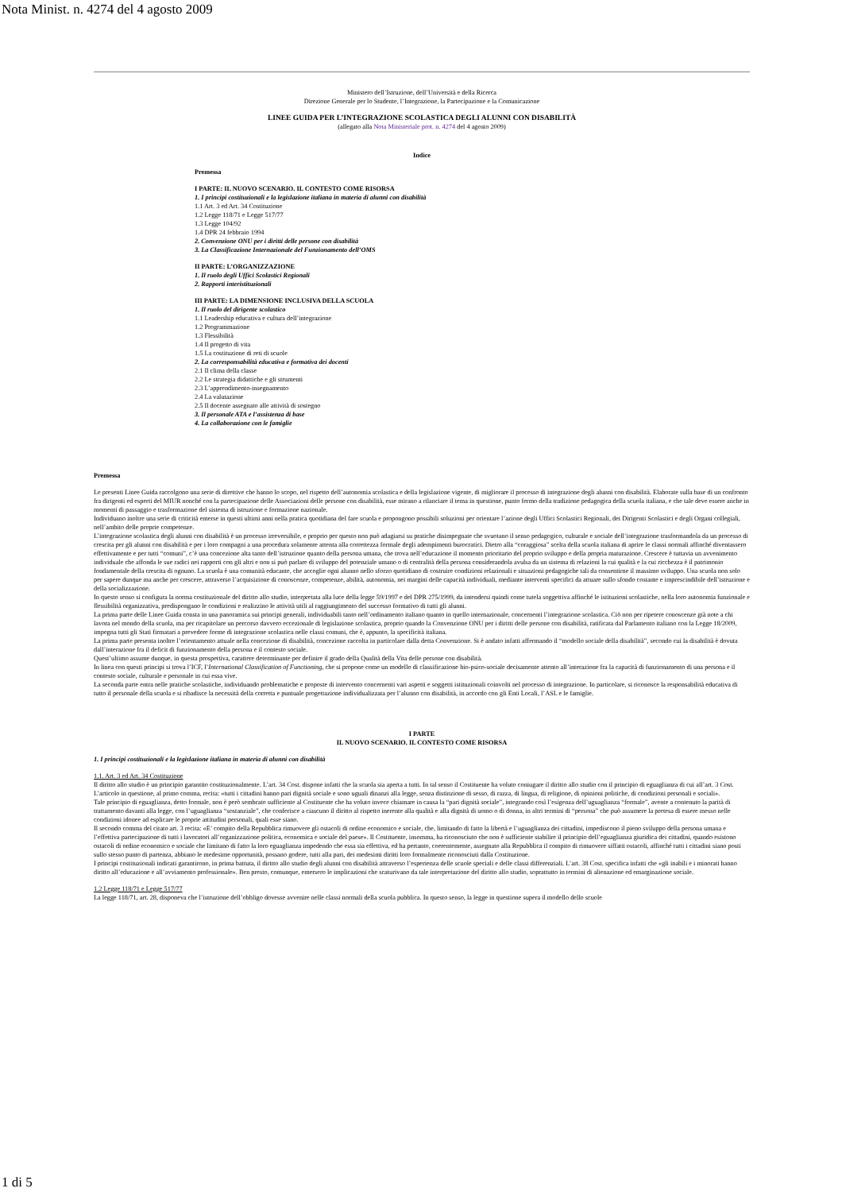Nota Minist. n. 4274 del 4 agosto 2009
Ministero dell’Istruzione, dell’Università e della Ricerca
Direzione Generale per lo Studente, l’Integrazione, la Partecipazione e la Comunicazione
LINEE GUIDA PER L’INTEGRAZIONE SCOLASTICA DEGLI ALUNNI CON DISABILITÀ
(allegato alla Nota Ministeriale prot. n. 4274 del 4 agosto 2009)
Indice
Premessa
I PARTE: IL NUOVO SCENARIO. IL CONTESTO COME RISORSA
1. I principi costituzionali e la legislazione italiana in materia di alunni con disabilità
1.1 Art. 3 ed Art. 34 Costituzione
1.2 Legge 118/71 e Legge 517/77
1.3 Legge 104/92
1.4 DPR 24 febbraio 1994
2. Convenzione ONU per i diritti delle persone con disabilità
3. La Classificazione Internazionale del Funzionamento dell’OMS
II PARTE: L’ORGANIZZAZIONE
1. Il ruolo degli Uffici Scolastici Regionali
2. Rapporti interistituzionali
III PARTE: LA DIMENSIONE INCLUSIVA DELLA SCUOLA
1. Il ruolo del dirigente scolastico
1.1 Leadership educativa e cultura dell’integrazione
1.2 Programmazione
1.3 Flessibilità
1.4 Il progetto di vita
1.5 La costituzione di reti di scuole
2. La corresponsabilità educativa e formativa dei docenti
2.1 Il clima della classe
2.2 Le strategia didattiche e gli strumenti
2.3 L’apprendimento-insegnamento
2.4 La valutazione
2.5 Il docente assegnato alle attività di sostegno
3. Il personale ATA e l’assistenza di base
4. La collaborazione con le famiglie
Premessa
Le presenti Linee Guida raccolgono una serie di direttive che hanno lo scopo, nel rispetto dell’autonomia scolastica e della legislazione vigente, di migliorare il processo di integrazione degli alunni con disabilità. Elaborate sulla base di un confronto fra dirigenti ed esperti del MIUR nonché con la partecipazione delle Associazioni delle persone con disabilità, esse mirano a rilanciare il tema in questione, punto fermo della tradizione pedagogica della scuola italiana, e che tale deve essere anche in momenti di passaggio e trasformazione del sistema di istruzione e formazione nazionale.
Individuano inoltre una serie di criticità emerse in questi ultimi anni nella pratica quotidiana del fare scuola e propongono possibili soluzioni per orientare l’azione degli Uffici Scolastici Regionali, dei Dirigenti Scolastici e degli Organi collegiali, nell’ambito delle proprie competenze.
L’integrazione scolastica degli alunni con disabilità è un processo irreversibile, e proprio per questo non può adagiarsi su pratiche disimpegnate che svuotano il senso pedagogico, culturale e sociale dell’integrazione trasformandola da un processo di crescita per gli alunni con disabilità e per i loro compagni a una procedura solamente attenta alla correttezza formale degli adempimenti burocratici. Dietro alla “coraggiosa” scelta della scuola italiana di aprire le classi normali affinché diventassero effettivamente e per tutti “comuni”, c’è una concezione alta tanto dell’istruzione quanto della persona umana, che trova nell’educazione il momento prioritario del proprio sviluppo e della propria maturazione. Crescere è tuttavia un avvenimento individuale che affonda le sue radici nei rapporti con gli altri e non si può parlare di sviluppo del potenziale umano o di centralità della persona considerandola avulsa da un sistema di relazioni la cui qualità e la cui ricchezza è il patrimonio fondamentale della crescita di ognuno. La scuola è una comunità educante, che accoglie ogni alunno nello sforzo quotidiano di costruire condizioni relazionali e situazioni pedagogiche tali da consentirne il massimo sviluppo. Una scuola non solo per sapere dunque ma anche per crescere, attraverso l’acquisizione di conoscenze, competenze, abilità, autonomia, nei margini delle capacità individuali, mediante interventi specifici da attuare sullo sfondo costante e imprescindibile dell’istruzione e della socializzazione.
In questo senso si configura la norma costituzionale del diritto allo studio, interpretata alla luce della legge 59/1997 e del DPR 275/1999, da intendersi quindi come tutela soggettiva affinché le istituzioni scolastiche, nella loro autonomia funzionale e flessibilità organizzativa, predispongano le condizioni e realizzino le attività utili al raggiungimento del successo formativo di tutti gli alunni.
La prima parte delle Linee Guida consta in una panoramica sui principi generali, individuabili tanto nell’ordinamento italiano quanto in quello internazionale, concernenti l’integrazione scolastica. Ciò non per ripetere conoscenze già note a chi lavora nel mondo della scuola, ma per ricapitolare un percorso davvero eccezionale di legislazione scolastica, proprio quando la Convenzione ONU per i diritti delle persone con disabilità, ratificata dal Parlamento italiano con la Legge 18/2009, impegna tutti gli Stati firmatari a prevedere forme di integrazione scolastica nelle classi comuni, che è, appunto, la specificità italiana.
La prima parte presenta inoltre l’orientamento attuale nella concezione di disabilità, concezione raccolta in particolare dalla detta Convenzione. Si è andato infatti affermando il “modello sociale della disabilità”, secondo cui la disabilità è dovuta dall’interazione fra il deficit di funzionamento della persona e il contesto sociale.
Quest’ultimo assume dunque, in questa prospettiva, carattere determinante per definire il grado della Qualità della Vita delle persone con disabilità.
In linea con questi principi si trova l’ICF, l’International Classification of Functioning, che si propone come un modello di classificazione bio-psico-sociale decisamente attento all’interazione fra la capacità di funzionamento di una persona e il contesto sociale, culturale e personale in cui essa vive.
La seconda parte entra nelle pratiche scolastiche, individuando problematiche e proposte di intervento concernenti vari aspetti e soggetti istituzionali coinvolti nel processo di integrazione. In particolare, si riconosce la responsabilità educativa di tutto il personale della scuola e si ribadisce la necessità della corretta e puntuale progettazione individualizzata per l’alunno con disabilità, in accordo con gli Enti Locali, l’ASL e le famiglie.
I PARTE
IL NUOVO SCENARIO. IL CONTESTO COME RISORSA
1. I principi costituzionali e la legislazione italiana in materia di alunni con disabilità
1.1. Art. 3 ed Art. 34 Costituzione
Il diritto allo studio è un principio garantito costituzionalmente. L’art. 34 Cost. dispone infatti che la scuola sia aperta a tutti. In tal senso il Costituente ha voluto coniugare il diritto allo studio con il principio di eguaglianza di cui all’art. 3 Cost.
L’articolo in questione, al primo comma, recita: «tutti i cittadini hanno pari dignità sociale e sono uguali dinanzi alla legge, senza distinzione di sesso, di razza, di lingua, di religione, di opinioni politiche, di condizioni personali e sociali».
Tale principio di eguaglianza, detto formale, non è però sembrato sufficiente al Costituente che ha voluto invece chiamare in causa la “pari dignità sociale”, integrando così l’esigenza dell’uguaglianza “formale”, avente a contenuto la parità di trattamento davanti alla legge, con l’uguaglianza “sostanziale”, che conferisce a ciascuno il diritto al rispetto inerente alla qualità e alla dignità di uomo o di donna, in altri termini di “persona” che può assumere la pretesa di essere messo nelle condizioni idonee ad esplicare le proprie attitudini personali, quali esse siano.
Il secondo comma del citato art. 3 recita: «E’ compito della Repubblica rimuovere gli ostacoli di ordine economico e sociale, che, limitando di fatto la libertà e l’uguaglianza dei cittadini, impediscono il pieno sviluppo della persona umana e l’effettiva partecipazione di tutti i lavoratori all’organizzazione politica, economica e sociale del paese». Il Costituente, insomma, ha riconosciuto che non è sufficiente stabilire il principio dell’eguaglianza giuridica dei cittadini, quando esistono ostacoli di ordine economico e sociale che limitano di fatto la loro eguaglianza impedendo che essa sia effettiva, ed ha pertanto, coerentemente, assegnato alla Repubblica il compito di rimuovere siffatti ostacoli, affinché tutti i cittadini siano posti sullo stesso punto di partenza, abbiano le medesime opportunità, possano godere, tutti alla pari, dei medesimi diritti loro formalmente riconosciuti dalla Costituzione.
I principi costituzionali indicati garantirono, in prima battuta, il diritto allo studio degli alunni con disabilità attraverso l’esperienza delle scuole speciali e delle classi differenziali. L’art. 38 Cost. specifica infatti che «gli inabili e i minorati hanno diritto all’educazione e all’avviamento professionale». Ben presto, comunque, emersero le implicazioni che scaturivano da tale interpretazione del diritto allo studio, soprattutto in termini di alienazione ed emarginazione sociale.
1.2 Legge 118/71 e Legge 517/77
La legge 118/71, art. 28, disponeva che l’istruzione dell’obbligo dovesse avvenire nelle classi normali della scuola pubblica. In questo senso, la legge in questione supera il modello dello scuole
1 di 5